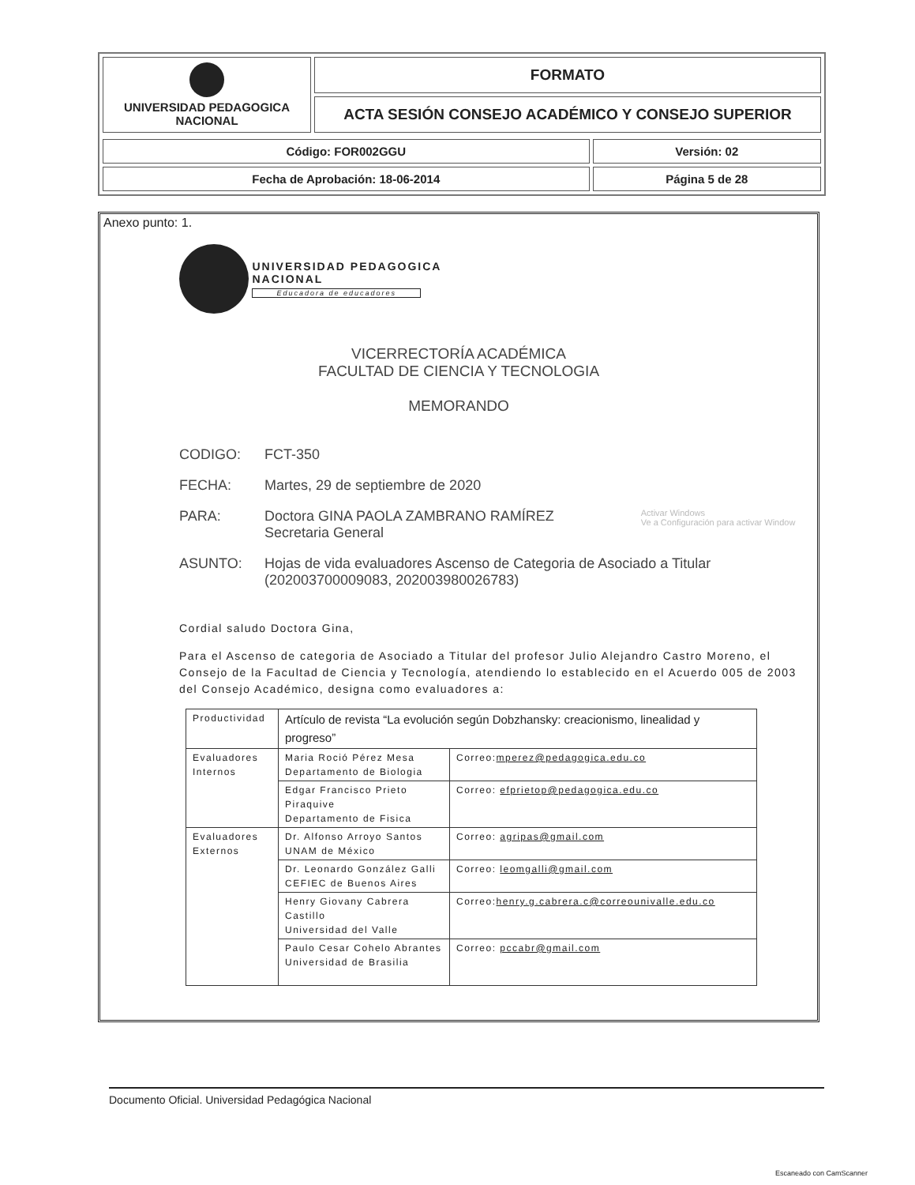| UNIVERSIDAD PEDAGOGICA NACIONAL | FORMATO |
| | ACTA SESIÓN CONSEJO ACADÉMICO Y CONSEJO SUPERIOR |
| Código: FOR002GGU | Versión: 02 |
| Fecha de Aprobación: 18-06-2014 | Página 5 de 28 |
Anexo punto: 1.
UNIVERSIDAD PEDAGOGICA
NACIONAL
Educadora de educadores
VICERRECTORÍA ACADÉMICA
FACULTAD DE CIENCIA Y TECNOLOGIA
MEMORANDO
CODIGO: FCT-350
FECHA: Martes, 29 de septiembre de 2020
PARA: Doctora GINA PAOLA ZAMBRANO RAMÍREZ
Secretaria General Activar Windows
Ve a Configuración para activar Window
ASUNTO: Hojas de vida evaluadores Ascenso de Categoria de Asociado a Titular
(202003700009083, 202003980026783)
Cordial saludo Doctora Gina,
Para el Ascenso de categoria de Asociado a Titular del profesor Julio Alejandro Castro Moreno, el Consejo de la Facultad de Ciencia y Tecnología, atendiendo lo establecido en el Acuerdo 005 de 2003 del Consejo Académico, designa como evaluadores a:
| Productividad | Artículo de revista “La evolución según Dobzhansky: creacionismo, linealidad y progreso” | |
| Evaluadores Internos | Maria Roció Pérez Mesa Departamento de Biologia | Correo: mperez@pedagogica.edu.co |
| | Edgar Francisco Prieto Piraquive Departamento de Fisica | Correo: efprietop@pedagogica.edu.co |
| Evaluadores Externos | Dr. Alfonso Arroyo Santos UNAM de México | Correo: agripas@gmail.com |
| | Dr. Leonardo González Galli CEFIEC de Buenos Aires | Correo: leomgalli@gmail.com |
| | Henry Giovany Cabrera Castillo Universidad del Valle | Correo: henry.g.cabrera.c@correounivalle.edu.co |
| | Paulo Cesar Cohelo Abrantes Universidad de Brasilia | Correo: pccabr@gmail.com |
Documento Oficial. Universidad Pedagógica Nacional
Escaneado con CamScanner